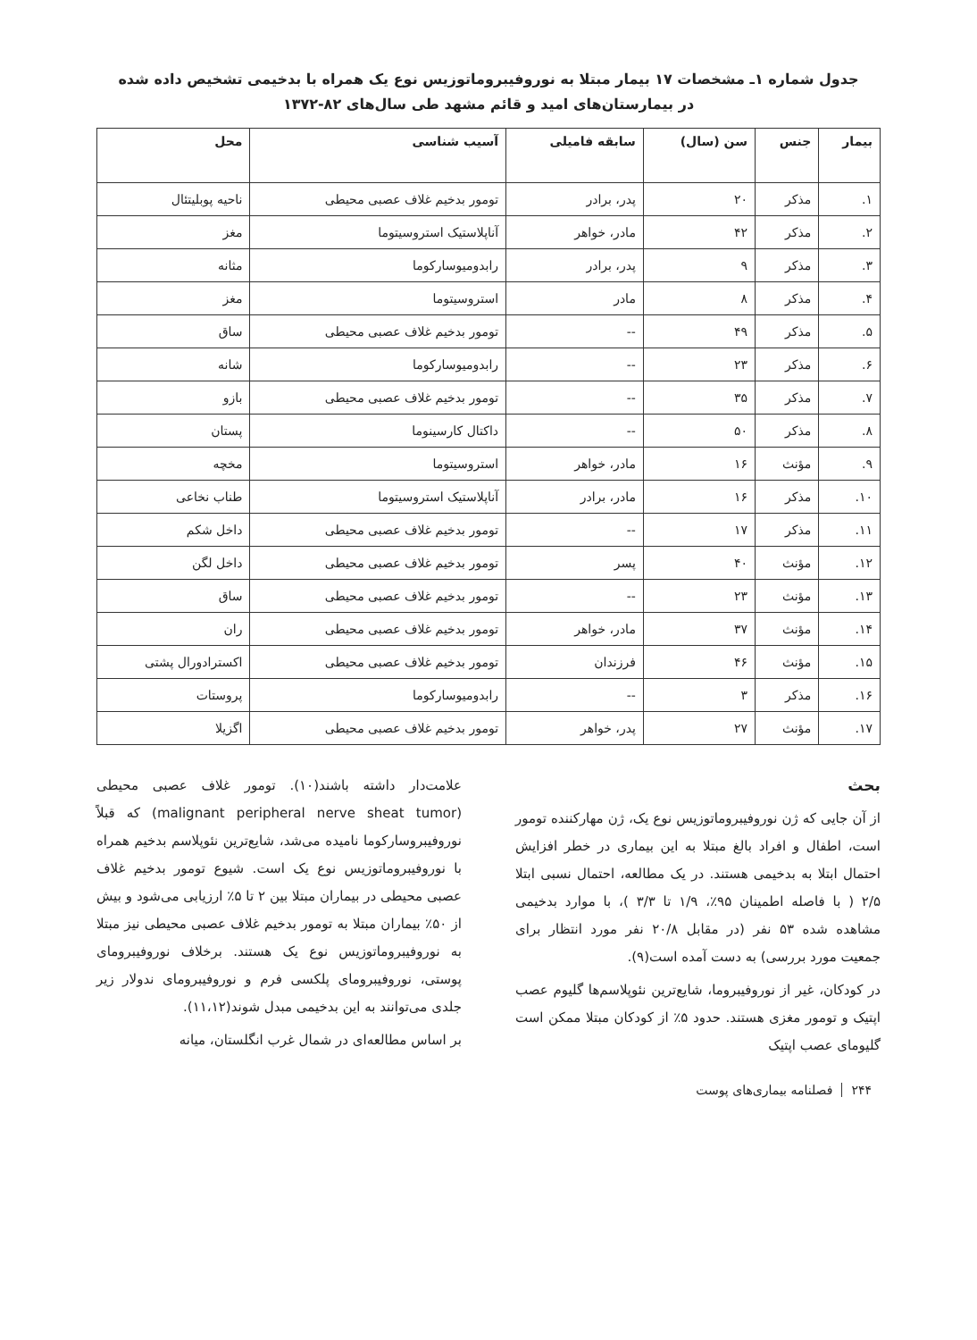جدول شماره ۱ـ مشخصات ۱۷ بیمار مبتلا به نوروفیبروماتوزیس نوع یک همراه با بدخیمی تشخیص داده شده
در بیمارستان‌های امید و قائم مشهد طی سال‌های ۸۲-۱۳۷۲
| بیمار | جنس | سن (سال) | سابقه فامیلی | آسیب شناسی | محل |
| --- | --- | --- | --- | --- | --- |
| ۱. | مذکر | ۲۰ | پدر، برادر | تومور بدخیم غلاف عصبی محیطی | ناحیه پوبلیتئال |
| ۲. | مذکر | ۴۲ | مادر، خواهر | آناپلاستیک استروسیتوما | مغز |
| ۳. | مذکر | ۹ | پدر، برادر | رابدومیوسارکوما | مثانه |
| ۴. | مذکر | ۸ | مادر | استروسیتوما | مغز |
| ۵. | مذکر | ۴۹ | -- | تومور بدخیم غلاف عصبی محیطی | ساق |
| ۶. | مذکر | ۲۳ | -- | رابدومیوسارکوما | شانه |
| ۷. | مذکر | ۳۵ | -- | تومور بدخیم غلاف عصبی محیطی | بازو |
| ۸. | مذکر | ۵۰ | -- | داکتال کارسینوما | پستان |
| ۹. | مؤنث | ۱۶ | مادر، خواهر | استروسیتوما | مخچه |
| ۱۰. | مذکر | ۱۶ | مادر، برادر | آناپلاستیک استروسیتوما | طناب نخاعی |
| ۱۱. | مذکر | ۱۷ | -- | تومور بدخیم غلاف عصبی محیطی | داخل شکم |
| ۱۲. | مؤنث | ۴۰ | پسر | تومور بدخیم غلاف عصبی محیطی | داخل لگن |
| ۱۳. | مؤنث | ۲۳ | -- | تومور بدخیم غلاف عصبی محیطی | ساق |
| ۱۴. | مؤنث | ۳۷ | مادر، خواهر | تومور بدخیم غلاف عصبی محیطی | ران |
| ۱۵. | مؤنث | ۴۶ | فرزندان | تومور بدخیم غلاف عصبی محیطی | اکسترادورال پشتی |
| ۱۶. | مذکر | ۳ | -- | رابدومیوسارکوما | پروستات |
| ۱۷. | مؤنث | ۲۷ | پدر، خواهر | تومور بدخیم غلاف عصبی محیطی | اگزیلا |
بحث
از آن جایی که ژن نوروفیبروماتوزیس نوع یک، ژن مهارکننده تومور است، اطفال و افراد بالغ مبتلا به این بیماری در خطر افزایش احتمال ابتلا به بدخیمی هستند. در یک مطالعه، احتمال نسبی ابتلا ۲/۵ ( با فاصله اطمینان ۹۵٪، ۱/۹ تا ۳/۳ )، با موارد بدخیمی مشاهده شده ۵۳ نفر (در مقابل ۲۰/۸ نفر مورد انتظار برای جمعیت مورد بررسی) به دست آمده است(۹).
در کودکان، غیر از نوروفیبروما، شایع‌ترین نئوپلاسم‌ها گلیوم عصب اپتیک و تومور مغزی هستند. حدود ۵٪ از کودکان مبتلا ممکن است گلیومای عصب اپتیک
علامت‌دار داشته باشند(۱۰). تومور غلاف عصبی محیطی (malignant peripheral nerve sheat tumor) که قبلاً نوروفیبروسارکوما نامیده می‌شد، شایع‌ترین نئوپلاسم بدخیم همراه با نوروفیبروماتوزیس نوع یک است. شیوع تومور بدخیم غلاف عصبی محیطی در بیماران مبتلا بین ۲ تا ۵٪ ارزیابی می‌شود و بیش از ۵۰٪ بیماران مبتلا به تومور بدخیم غلاف عصبی محیطی نیز مبتلا به نوروفیبروماتوزیس نوع یک هستند. برخلاف نوروفیبرومای پوستی، نوروفیبرومای پلکسی فرم و نوروفیبرومای ندولار زیر جلدی می‌توانند به این بدخیمی مبدل شوند(۱۱،۱۲).
بر اساس مطالعه‌ای در شمال غرب انگلستان، میانه
۲۴۴ فصلنامه بیماری‌های پوست